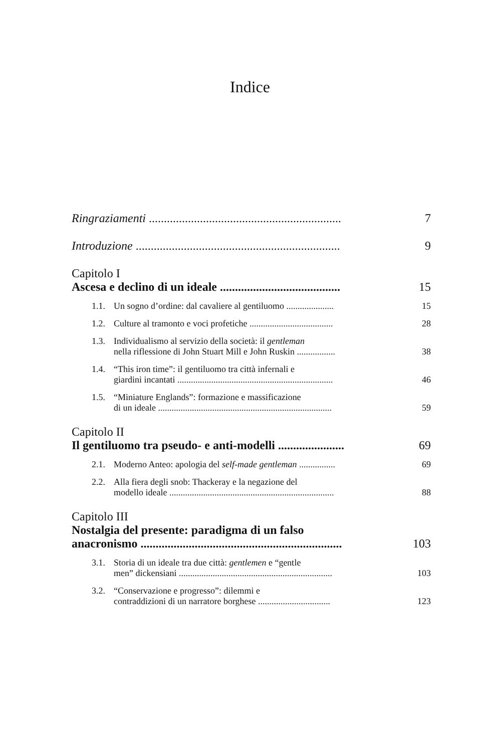Indice
Ringraziamenti ................................................................ 7
Introduzione .................................................................... 9
Capitolo I
Ascesa e declino di un ideale ........................................ 15
1.1. Un sogno d’ordine: dal cavaliere al gentiluomo ..................... 15
1.2. Culture al tramonto e voci profetiche ..................................... 28
1.3. Individualismo al servizio della società: il gentleman
nella riflessione di John Stuart Mill e John Ruskin ................. 38
1.4. “This iron time”: il gentiluomo tra città infernali e
giardini incantati ..................................................................... 46
1.5. “Miniature Englands”: formazione e massificazione
di un ideale ............................................................................. 59
Capitolo II
Il gentiluomo tra pseudo- e anti-modelli ...................... 69
2.1. Moderno Anteo: apologia del self-made gentleman ................ 69
2.2. Alla fiera degli snob: Thackeray e la negazione del
modello ideale ......................................................................... 88
Capitolo III
Nostalgia del presente: paradigma di un falso
anacronismo ................................................................... 103
3.1. Storia di un ideale tra due città: gentlemen e “gentle
men” dickensiani .................................................................... 103
3.2. “Conservazione e progresso”: dilemmi e
contraddizioni di un narratore borghese ................................ 123